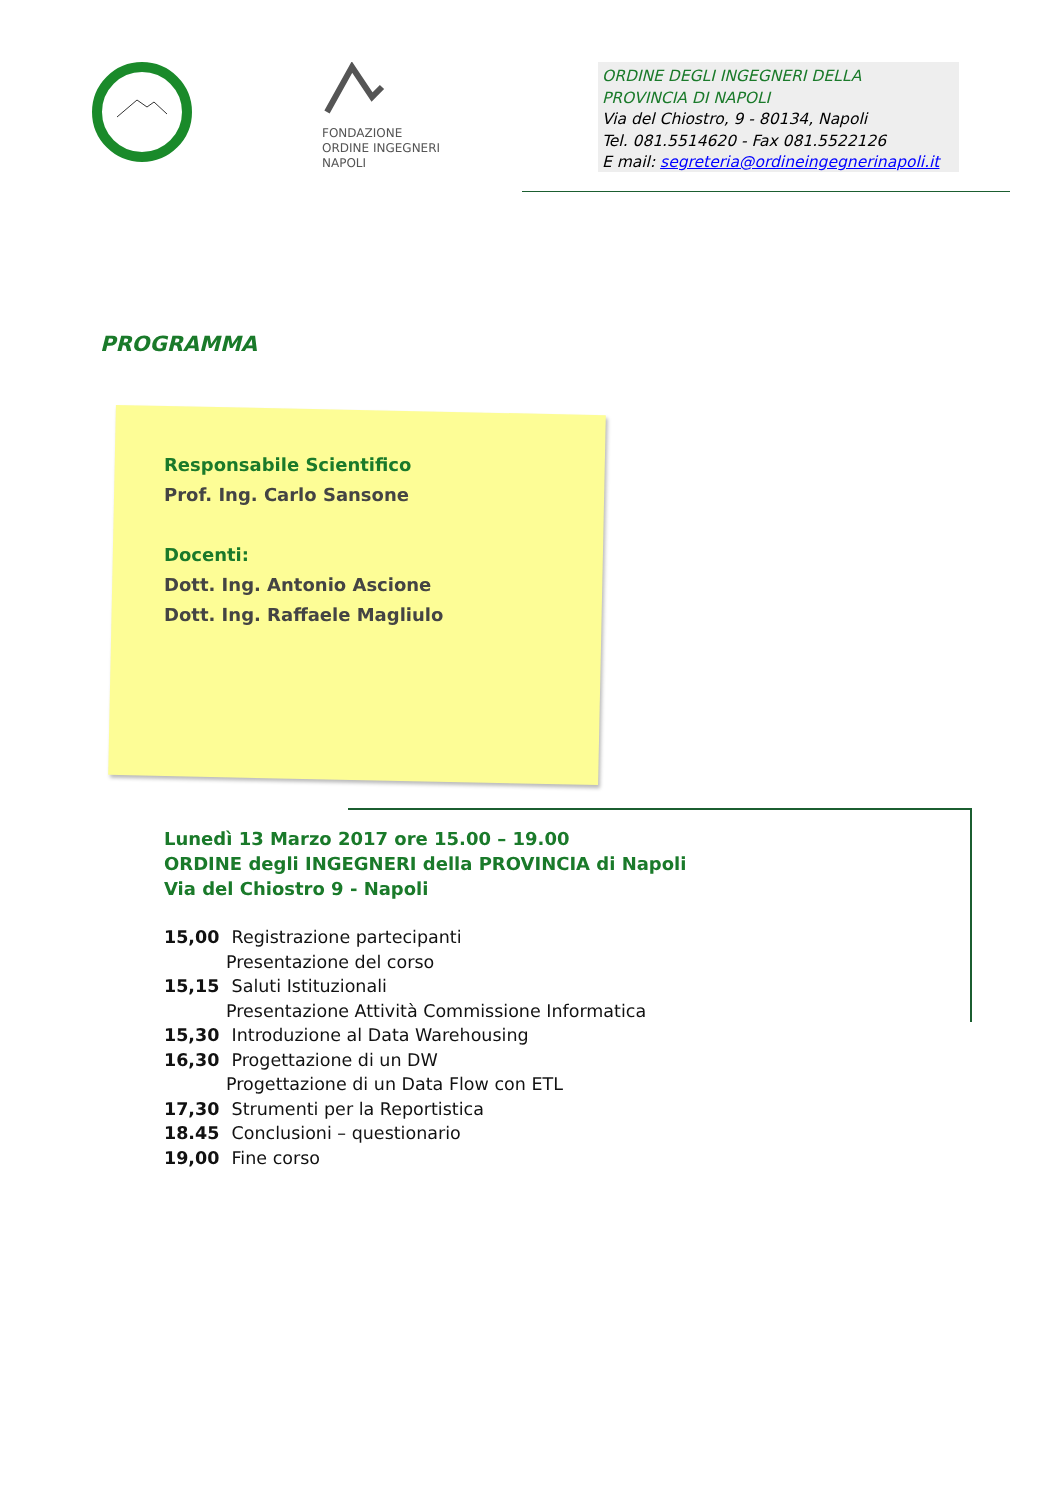FONDAZIONE
ORDINE INGEGNERI
NAPOLI
ORDINE DEGLI INGEGNERI DELLA
PROVINCIA DI NAPOLI
Via del Chiostro, 9 - 80134, Napoli
Tel. 081.5514620 - Fax 081.5522126
E mail: segreteria@ordineingegnerinapoli.it
PROGRAMMA
Responsabile Scientifico
Prof. Ing. Carlo Sansone
Docenti:
Dott. Ing. Antonio Ascione
Dott. Ing. Raffaele Magliulo
Lunedì 13 Marzo 2017 ore 15.00 – 19.00
ORDINE degli INGEGNERI della PROVINCIA di Napoli
Via del Chiostro 9 - Napoli
15,00 Registrazione partecipanti
Presentazione del corso
15,15 Saluti Istituzionali
Presentazione Attività Commissione Informatica
15,30 Introduzione al Data Warehousing
16,30 Progettazione di un DW
Progettazione di un Data Flow con ETL
17,30 Strumenti per la Reportistica
18.45 Conclusioni – questionario
19,00 Fine corso